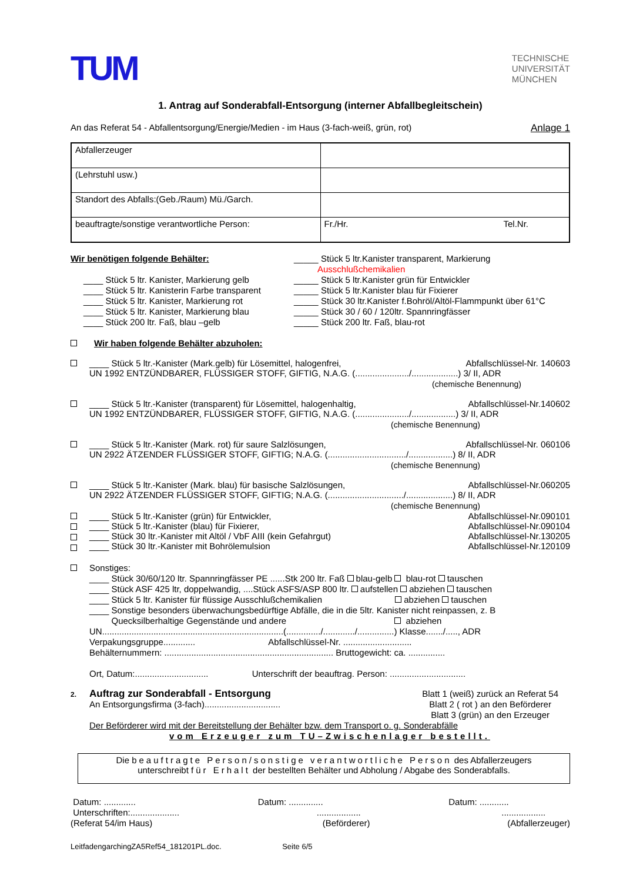TUM
TECHNISCHE
UNIVERSITÄT
MÜNCHEN
1. Antrag auf Sonderabfall-Entsorgung (interner Abfallbegleitschein)
An das Referat 54 - Abfallentsorgung/Energie/Medien - im Haus (3-fach-weiß, grün, rot) Anlage 1
| Abfallerzeuger | |
| (Lehrstuhl usw.) | |
| Standort des Abfalls:(Geb./Raum) Mü./Garch. | |
| beauftragte/sonstige verantwortliche Person: | Fr./Hr. Tel.Nr. |
Wir benötigen folgende Behälter:
____ Stück 5 ltr. Kanister, Markierung gelb
____ Stück 5 ltr. Kanisterin Farbe transparent
____ Stück 5 ltr. Kanister, Markierung rot
____ Stück 5 ltr. Kanister, Markierung blau
____ Stück 200 ltr. Faß, blau –gelb
_____ Stück 5 ltr.Kanister transparent, Markierung
Ausschlußchemikalien
_____ Stück 5 ltr.Kanister grün für Entwickler
_____ Stück 5 ltr.Kanister blau für Fixierer
_____ Stück 30 ltr.Kanister f.Bohröl/Altöl-Flammpunkt über 61°C
_____ Stück 30 / 60 / 120ltr. Spannringfässer
_____ Stück 200 ltr. Faß, blau-rot
Wir haben folgende Behälter abzuholen:
____ Stück 5 ltr.-Kanister (Mark.gelb) für Lösemittel, halogenfrei, Abfallschlüssel-Nr. 140603
UN 1992 ENTZÜNDBARER, FLÜSSIGER STOFF, GIFTIG, N.A.G. (....................../...................) 3/ II, ADR
(chemische Benennung)
____ Stück 5 ltr.-Kanister (transparent) für Lösemittel, halogenhaltig, Abfallschlüssel-Nr.140602
UN 1992 ENTZÜNDBARER, FLÜSSIGER STOFF, GIFTIG, N.A.G. (....................../..................) 3/ II, ADR
(chemische Benennung)
____ Stück 5 ltr.-Kanister (Mark. rot) für saure Salzlösungen, Abfallschlüssel-Nr. 060106
UN 2922 ÄTZENDER FLÜSSIGER STOFF, GIFTIG; N.A.G. (................................/..................) 8/ II, ADR
(chemische Benennung)
____ Stück 5 ltr.-Kanister (Mark. blau) für basische Salzlösungen, Abfallschlüssel-Nr.060205
UN 2922 ÄTZENDER FLÜSSIGER STOFF, GIFTIG; N.A.G. (.............................../...................) 8/ II, ADR
(chemische Benennung)
____ Stück 5 ltr.-Kanister (grün) für Entwickler, Abfallschlüssel-Nr.090101
____ Stück 5 ltr.-Kanister (blau) für Fixierer, Abfallschlüssel-Nr.090104
____ Stück 30 ltr.-Kanister mit Altöl / VbF AIII (kein Gefahrgut) Abfallschlüssel-Nr.130205
____ Stück 30 ltr.-Kanister mit Bohrölemulsion Abfallschlüssel-Nr.120109
Sonstiges:
____ Stück 30/60/120 ltr. Spannringfässer PE ......Stk 200 ltr. Faß blau-gelb blau-rot tauschen
____ Stück ASF 425 ltr, doppelwandig, ....Stück ASFS/ASP 800 ltr. aufstellen abziehen tauschen
____ Stück 5 ltr. Kanister für flüssige Ausschlußchemikalien abziehen tauschen
____ Sonstige besonders überwachungsbedürftige Abfälle, die in die 5ltr. Kanister nicht reinpassen, z. B
Quecksilberhaltige Gegenstände und andere abziehen
UN..........................................................................(............../............./...............) Klasse......./....., ADR
Verpakungsgruppe............. Abfallschlüssel-Nr. ............................
Behälternummern: ..................................................................... Bruttogewicht: ca. ...............
Ort, Datum:.............................. Unterschrift der beauftrag. Person: ...............................
2.
Auftrag zur Sonderabfall - Entsorgung
An Entsorgungsfirma (3-fach)...............................
Blatt 1 (weiß) zurück an Referat 54
Blatt 2 ( rot ) an den Beförderer
Blatt 3 (grün) an den Erzeuger
Der Beförderer wird mit der Bereitstellung der Behälter bzw. dem Transport o. g. Sonderabfälle
vom Erzeuger zum TU–Zwischenlager bestellt.
Die beauftragte Person/sonstige verantwortliche Person des Abfallerzeugers
unterschreibt für Erhalt der bestellten Behälter und Abholung / Abgabe des Sonderabfalls.
Datum: .............
Unterschriften:....................
(Referat 54/im Haus)
Datum: ..............
..................
(Beförderer)
Datum: ............
..................
(Abfallerzeuger)
LeitfadengarchingZA5Ref54_181201PL.doc. Seite 6/5